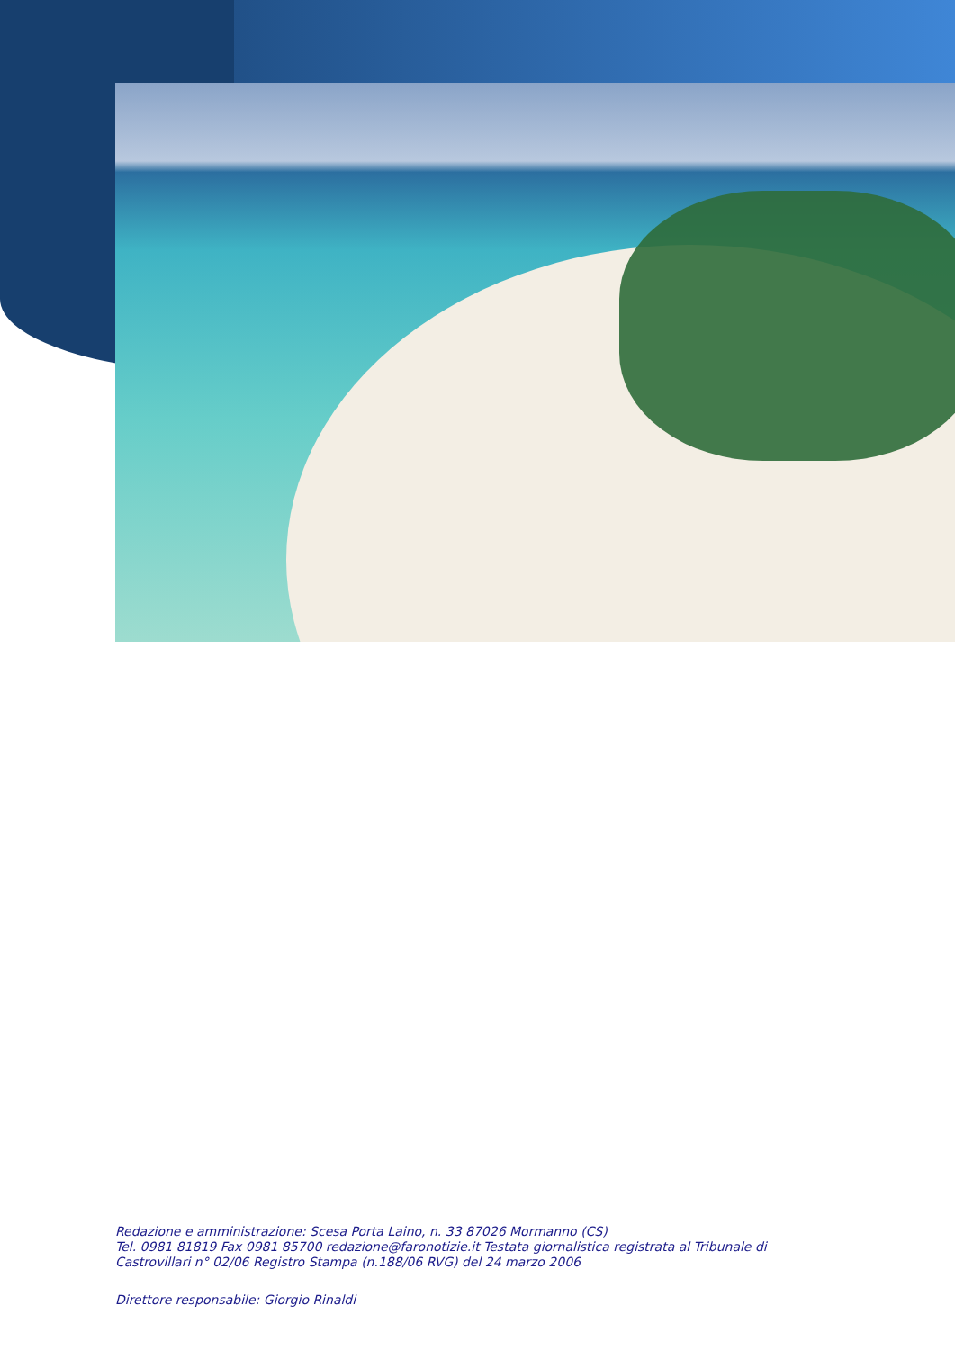Redazione e amministrazione: Scesa Porta Laino, n. 33 87026 Mormanno (CS)
Tel. 0981 81819 Fax 0981 85700 redazione@faronotizie.it Testata giornalistica registrata al Tribunale di
Castrovillari n° 02/06 Registro Stampa (n.188/06 RVG) del 24 marzo 2006
Direttore responsabile: Giorgio Rinaldi